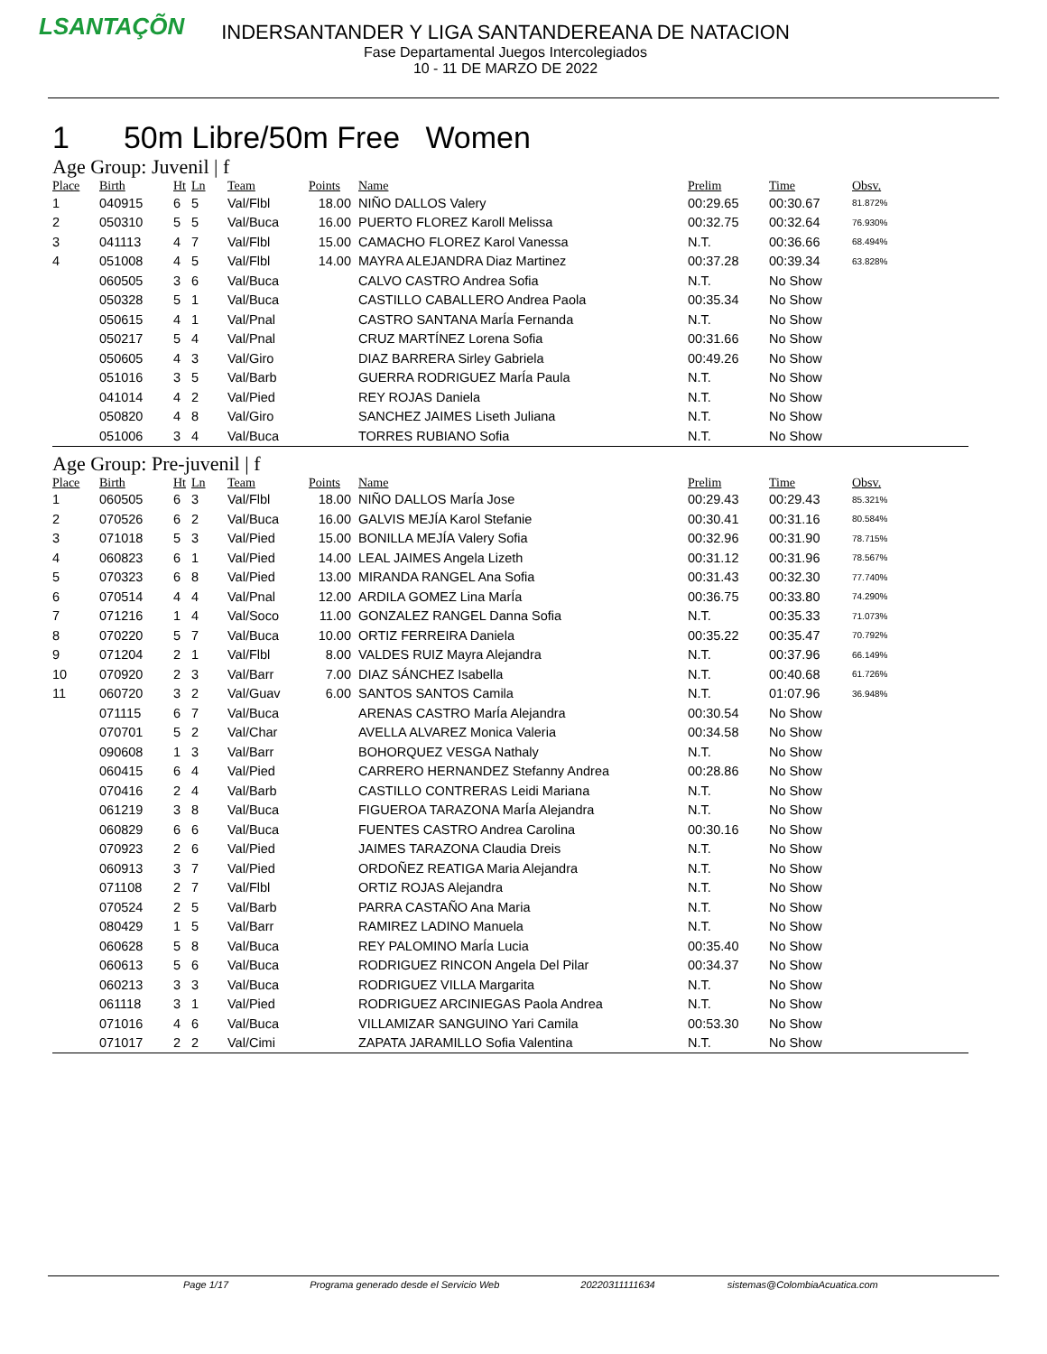LSANTAÇÕN
INDERSANTANDER Y LIGA SANTANDEREANA DE NATACION
Fase Departamental Juegos Intercolegiados
10 - 11 DE MARZO DE 2022
1 50m Libre/50m Free Women
Age Group: Juvenil | f
| Place | Birth | Ht | Ln | Team | Points | Name | Prelim | Time | Obsv. |
| --- | --- | --- | --- | --- | --- | --- | --- | --- | --- |
| 1 | 040915 | 6 | 5 | Val/Flbl | 18.00 | NIÑO DALLOS Valery | 00:29.65 | 00:30.67 | 81.872% |
| 2 | 050310 | 5 | 5 | Val/Buca | 16.00 | PUERTO FLOREZ Karoll Melissa | 00:32.75 | 00:32.64 | 76.930% |
| 3 | 041113 | 4 | 7 | Val/Flbl | 15.00 | CAMACHO FLOREZ Karol Vanessa | N.T. | 00:36.66 | 68.494% |
| 4 | 051008 | 4 | 5 | Val/Flbl | 14.00 | MAYRA ALEJANDRA Diaz Martinez | 00:37.28 | 00:39.34 | 63.828% |
| | 060505 | 3 | 6 | Val/Buca | | CALVO CASTRO Andrea Sofia | N.T. | No Show | |
| | 050328 | 5 | 1 | Val/Buca | | CASTILLO CABALLERO Andrea Paola | 00:35.34 | No Show | |
| | 050615 | 4 | 1 | Val/Pnal | | CASTRO SANTANA MarÍa Fernanda | N.T. | No Show | |
| | 050217 | 5 | 4 | Val/Pnal | | CRUZ MARTÍNEZ Lorena Sofia | 00:31.66 | No Show | |
| | 050605 | 4 | 3 | Val/Giro | | DIAZ BARRERA Sirley Gabriela | 00:49.26 | No Show | |
| | 051016 | 3 | 5 | Val/Barb | | GUERRA RODRIGUEZ MarÍa Paula | N.T. | No Show | |
| | 041014 | 4 | 2 | Val/Pied | | REY ROJAS Daniela | N.T. | No Show | |
| | 050820 | 4 | 8 | Val/Giro | | SANCHEZ JAIMES Liseth Juliana | N.T. | No Show | |
| | 051006 | 3 | 4 | Val/Buca | | TORRES RUBIANO Sofia | N.T. | No Show | |
Age Group: Pre-juvenil | f
| Place | Birth | Ht | Ln | Team | Points | Name | Prelim | Time | Obsv. |
| --- | --- | --- | --- | --- | --- | --- | --- | --- | --- |
| 1 | 060505 | 6 | 3 | Val/Flbl | 18.00 | NIÑO DALLOS MarÍa Jose | 00:29.43 | 00:29.43 | 85.321% |
| 2 | 070526 | 6 | 2 | Val/Buca | 16.00 | GALVIS MEJÍA Karol Stefanie | 00:30.41 | 00:31.16 | 80.584% |
| 3 | 071018 | 5 | 3 | Val/Pied | 15.00 | BONILLA MEJÍA Valery Sofia | 00:32.96 | 00:31.90 | 78.715% |
| 4 | 060823 | 6 | 1 | Val/Pied | 14.00 | LEAL JAIMES Angela Lizeth | 00:31.12 | 00:31.96 | 78.567% |
| 5 | 070323 | 6 | 8 | Val/Pied | 13.00 | MIRANDA RANGEL Ana Sofia | 00:31.43 | 00:32.30 | 77.740% |
| 6 | 070514 | 4 | 4 | Val/Pnal | 12.00 | ARDILA GOMEZ Lina MarÍa | 00:36.75 | 00:33.80 | 74.290% |
| 7 | 071216 | 1 | 4 | Val/Soco | 11.00 | GONZALEZ RANGEL Danna Sofia | N.T. | 00:35.33 | 71.073% |
| 8 | 070220 | 5 | 7 | Val/Buca | 10.00 | ORTIZ FERREIRA Daniela | 00:35.22 | 00:35.47 | 70.792% |
| 9 | 071204 | 2 | 1 | Val/Flbl | 8.00 | VALDES RUIZ Mayra Alejandra | N.T. | 00:37.96 | 66.149% |
| 10 | 070920 | 2 | 3 | Val/Barr | 7.00 | DIAZ SÁNCHEZ Isabella | N.T. | 00:40.68 | 61.726% |
| 11 | 060720 | 3 | 2 | Val/Guav | 6.00 | SANTOS SANTOS Camila | N.T. | 01:07.96 | 36.948% |
| | 071115 | 6 | 7 | Val/Buca | | ARENAS CASTRO MarÍa Alejandra | 00:30.54 | No Show | |
| | 070701 | 5 | 2 | Val/Char | | AVELLA ALVAREZ Monica Valeria | 00:34.58 | No Show | |
| | 090608 | 1 | 3 | Val/Barr | | BOHORQUEZ VESGA Nathaly | N.T. | No Show | |
| | 060415 | 6 | 4 | Val/Pied | | CARRERO HERNANDEZ Stefanny Andrea | 00:28.86 | No Show | |
| | 070416 | 2 | 4 | Val/Barb | | CASTILLO CONTRERAS Leidi Mariana | N.T. | No Show | |
| | 061219 | 3 | 8 | Val/Buca | | FIGUEROA TARAZONA MarÍa Alejandra | N.T. | No Show | |
| | 060829 | 6 | 6 | Val/Buca | | FUENTES CASTRO Andrea Carolina | 00:30.16 | No Show | |
| | 070923 | 2 | 6 | Val/Pied | | JAIMES TARAZONA Claudia Dreis | N.T. | No Show | |
| | 060913 | 3 | 7 | Val/Pied | | ORDOÑEZ REATIGA Maria Alejandra | N.T. | No Show | |
| | 071108 | 2 | 7 | Val/Flbl | | ORTIZ ROJAS Alejandra | N.T. | No Show | |
| | 070524 | 2 | 5 | Val/Barb | | PARRA CASTAÑO Ana Maria | N.T. | No Show | |
| | 080429 | 1 | 5 | Val/Barr | | RAMIREZ LADINO Manuela | N.T. | No Show | |
| | 060628 | 5 | 8 | Val/Buca | | REY PALOMINO MarÍa Lucia | 00:35.40 | No Show | |
| | 060613 | 5 | 6 | Val/Buca | | RODRIGUEZ RINCON Angela Del Pilar | 00:34.37 | No Show | |
| | 060213 | 3 | 3 | Val/Buca | | RODRIGUEZ VILLA Margarita | N.T. | No Show | |
| | 061118 | 3 | 1 | Val/Pied | | RODRIGUEZ ARCINIEGAS Paola Andrea | N.T. | No Show | |
| | 071016 | 4 | 6 | Val/Buca | | VILLAMIZAR SANGUINO Yari Camila | 00:53.30 | No Show | |
| | 071017 | 2 | 2 | Val/Cimi | | ZAPATA JARAMILLO Sofia Valentina | N.T. | No Show | |
Page 1/17 Programa generado desde el Servicio Web 20220311111634 sistemas@ColombiaAcuatica.com